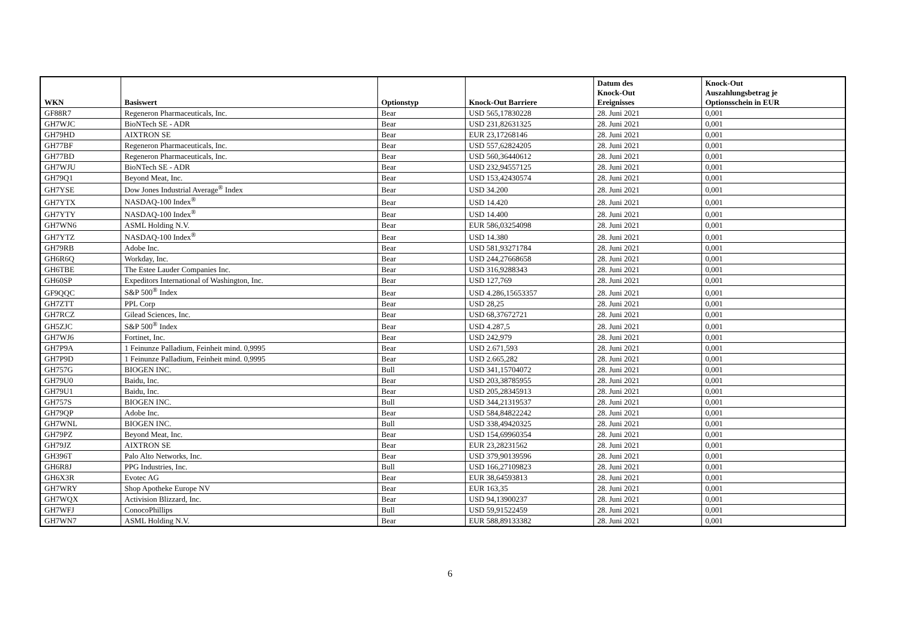| WKN | Basiswert | Optionstyp | Knock-Out Barriere | Datum des Knock-Out Ereignisses | Knock-Out Auszahlungsbetrag je Optionsschein in EUR |
| --- | --- | --- | --- | --- | --- |
| GF88R7 | Regeneron Pharmaceuticals, Inc. | Bear | USD 565,17830228 | 28. Juni 2021 | 0,001 |
| GH7WJC | BioNTech SE - ADR | Bear | USD 231,82631325 | 28. Juni 2021 | 0,001 |
| GH79HD | AIXTRON SE | Bear | EUR 23,17268146 | 28. Juni 2021 | 0,001 |
| GH77BF | Regeneron Pharmaceuticals, Inc. | Bear | USD 557,62824205 | 28. Juni 2021 | 0,001 |
| GH77BD | Regeneron Pharmaceuticals, Inc. | Bear | USD 560,36440612 | 28. Juni 2021 | 0,001 |
| GH7WJU | BioNTech SE - ADR | Bear | USD 232,94557125 | 28. Juni 2021 | 0,001 |
| GH79Q1 | Beyond Meat, Inc. | Bear | USD 153,42430574 | 28. Juni 2021 | 0,001 |
| GH7YSE | Dow Jones Industrial Average<sup>®</sup> Index | Bear | USD 34.200 | 28. Juni 2021 | 0,001 |
| GH7YTX | NASDAQ-100 Index<sup>®</sup> | Bear | USD 14.420 | 28. Juni 2021 | 0,001 |
| GH7YTY | NASDAQ-100 Index<sup>®</sup> | Bear | USD 14.400 | 28. Juni 2021 | 0,001 |
| GH7WN6 | ASML Holding N.V. | Bear | EUR 586,03254098 | 28. Juni 2021 | 0,001 |
| GH7YTZ | NASDAQ-100 Index<sup>®</sup> | Bear | USD 14.380 | 28. Juni 2021 | 0,001 |
| GH79RB | Adobe Inc. | Bear | USD 581,93271784 | 28. Juni 2021 | 0,001 |
| GH6R6Q | Workday, Inc. | Bear | USD 244,27668658 | 28. Juni 2021 | 0,001 |
| GH6TBE | The Estee Lauder Companies Inc. | Bear | USD 316,9288343 | 28. Juni 2021 | 0,001 |
| GH60SP | Expeditors International of Washington, Inc. | Bear | USD 127,769 | 28. Juni 2021 | 0,001 |
| GF9QQC | S&P 500<sup>®</sup> Index | Bear | USD 4.286,15653357 | 28. Juni 2021 | 0,001 |
| GH7ZTT | PPL Corp | Bear | USD 28,25 | 28. Juni 2021 | 0,001 |
| GH7RCZ | Gilead Sciences, Inc. | Bear | USD 68,37672721 | 28. Juni 2021 | 0,001 |
| GH5ZJC | S&P 500<sup>®</sup> Index | Bear | USD 4.287,5 | 28. Juni 2021 | 0,001 |
| GH7WJ6 | Fortinet, Inc. | Bear | USD 242,979 | 28. Juni 2021 | 0,001 |
| GH7P9A | 1 Feinunze Palladium, Feinheit mind. 0,9995 | Bear | USD 2.671,593 | 28. Juni 2021 | 0,001 |
| GH7P9D | 1 Feinunze Palladium, Feinheit mind. 0,9995 | Bear | USD 2.665,282 | 28. Juni 2021 | 0,001 |
| GH757G | BIOGEN INC. | Bull | USD 341,15704072 | 28. Juni 2021 | 0,001 |
| GH79U0 | Baidu, Inc. | Bear | USD 203,38785955 | 28. Juni 2021 | 0,001 |
| GH79U1 | Baidu, Inc. | Bear | USD 205,28345913 | 28. Juni 2021 | 0,001 |
| GH757S | BIOGEN INC. | Bull | USD 344,21319537 | 28. Juni 2021 | 0,001 |
| GH79QP | Adobe Inc. | Bear | USD 584,84822242 | 28. Juni 2021 | 0,001 |
| GH7WNL | BIOGEN INC. | Bull | USD 338,49420325 | 28. Juni 2021 | 0,001 |
| GH79PZ | Beyond Meat, Inc. | Bear | USD 154,69960354 | 28. Juni 2021 | 0,001 |
| GH79JZ | AIXTRON SE | Bear | EUR 23,28231562 | 28. Juni 2021 | 0,001 |
| GH396T | Palo Alto Networks, Inc. | Bear | USD 379,90139596 | 28. Juni 2021 | 0,001 |
| GH6R8J | PPG Industries, Inc. | Bull | USD 166,27109823 | 28. Juni 2021 | 0,001 |
| GH6X3R | Evotec AG | Bear | EUR 38,64593813 | 28. Juni 2021 | 0,001 |
| GH7WRY | Shop Apotheke Europe NV | Bear | EUR 163,35 | 28. Juni 2021 | 0,001 |
| GH7WQX | Activision Blizzard, Inc. | Bear | USD 94,13900237 | 28. Juni 2021 | 0,001 |
| GH7WFJ | ConocoPhillips | Bull | USD 59,91522459 | 28. Juni 2021 | 0,001 |
| GH7WN7 | ASML Holding N.V. | Bear | EUR 588,89133382 | 28. Juni 2021 | 0,001 |
6